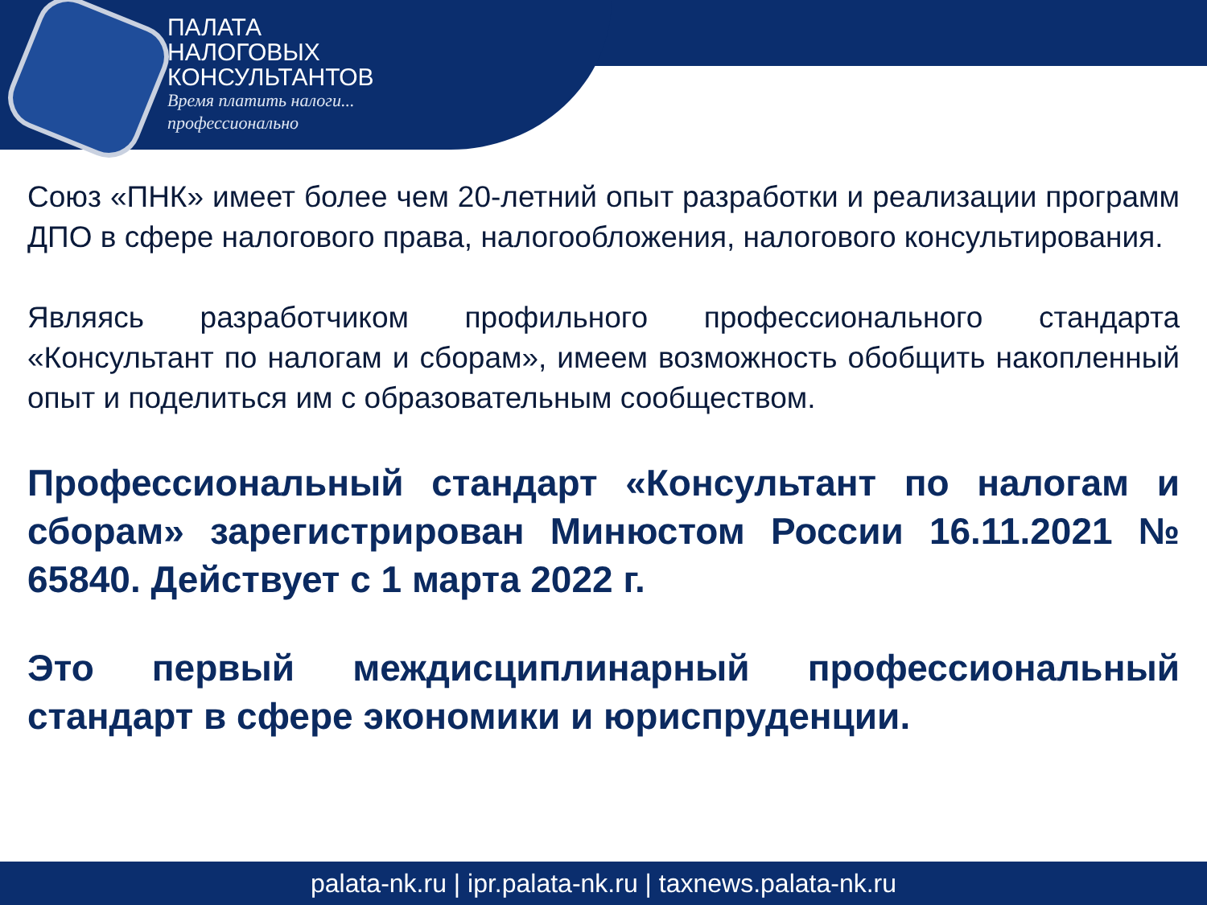ПАЛАТА
НАЛОГОВЫХ
КОНСУЛЬТАНТОВ
Время платить налоги...
профессионально
Союз «ПНК» имеет более чем 20-летний опыт разработки и реализации программ ДПО в сфере налогового права, налогообложения, налогового консультирования.
Являясь разработчиком профильного профессионального стандарта «Консультант по налогам и сборам», имеем возможность обобщить накопленный опыт и поделиться им с образовательным сообществом.
Профессиональный стандарт «Консультант по налогам и сборам» зарегистрирован Минюстом России 16.11.2021 № 65840. Действует с 1 марта 2022 г.
Это первый междисциплинарный профессиональный стандарт в сфере экономики и юриспруденции.
palata-nk.ru | ipr.palata-nk.ru | taxnews.palata-nk.ru